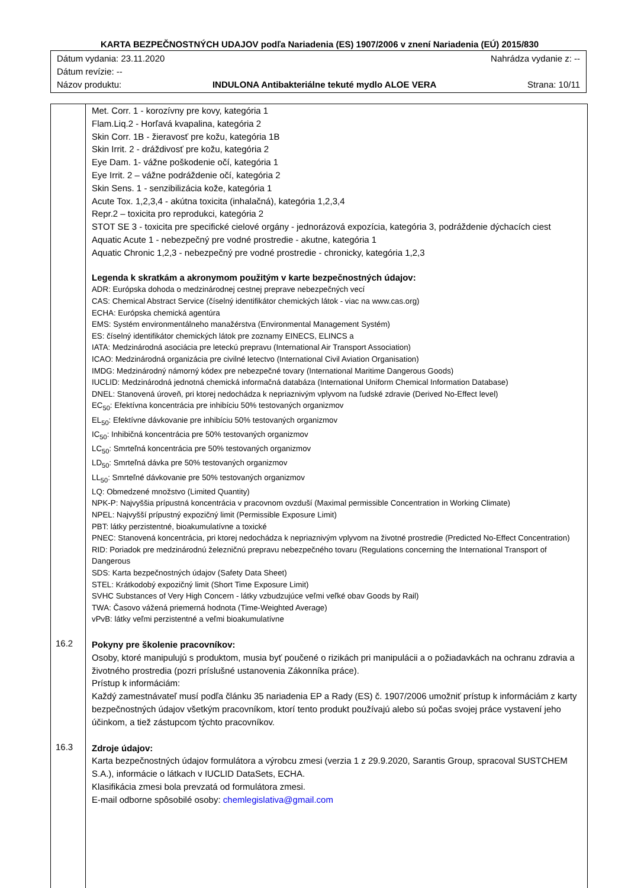KARTA BEZPEČNOSTNÝCH UDAJOV podľa Nariadenia (ES) 1907/2006 v znení Nariadenia (EÚ) 2015/830
Dátum vydania: 23.11.2020 Nahrádza vydanie z: --
Dátum revízie: --
Názov produktu: INDULONA Antibakteriálne tekuté mydlo ALOE VERA Strana: 10/11
| | Met. Corr. 1 - korozívny pre kovy, kategória 1 Flam.Liq.2 - Horľavá kvapalina, kategória 2 Skin Corr. 1B - žieravosť pre kožu, kategória 1B Skin Irrit. 2 - dráždivosť pre kožu, kategória 2 Eye Dam. 1- vážne poškodenie očí, kategória 1 Eye Irrit. 2 – vážne podráždenie očí, kategória 2 Skin Sens. 1 - senzibilizácia kože, kategória 1 Acute Tox. 1,2,3,4 - akútna toxicita (inhalačná), kategória 1,2,3,4 Repr.2 – toxicita pro reprodukci, kategória 2 STOT SE 3 - toxicita pre specifické cielové orgány - jednorázová expozícia, kategória 3, podráždenie dýchacích ciest Aquatic Acute 1 - nebezpečný pre vodné prostredie - akutne, kategória 1 Aquatic Chronic 1,2,3 - nebezpečný pre vodné prostredie - chronicky, kategória 1,2,3 Legenda k skratkám a akronymom použitým v karte bezpečnostných údajov: ADR: Európska dohoda o medzinárodnej cestnej preprave nebezpečných vecí CAS: Chemical Abstract Service (číselný identifikátor chemických látok - viac na www.cas.org) ECHA: Európska chemická agentúra EMS: Systém environmentálneho manažérstva (Environmental Management Systém) ES: číselný identifikátor chemických látok pre zoznamy EINECS, ELINCS a IATA: Medzinárodná asociácia pre leteckú prepravu (International Air Transport Association) ICAO: Medzinárodná organizácia pre civilné letectvo (International Civil Aviation Organisation) IMDG: Medzinárodný námorný kódex pre nebezpečné tovary (International Maritime Dangerous Goods) IUCLID: Medzinárodná jednotná chemická informačná databáza (International Uniform Chemical Information Database) DNEL: Stanovená úroveň, pri ktorej nedochádza k nepriaznivým vplyvom na ľudské zdravie (Derived No-Effect level) EC<sub>50</sub>: Efektívna koncentrácia pre inhibíciu 50% testovaných organizmov EL<sub>50</sub>: Efektívne dávkovanie pre inhibíciu 50% testovaných organizmov IC<sub>50</sub>: Inhibičná koncentrácia pre 50% testovaných organizmov LC<sub>50</sub>: Smrteľná koncentrácia pre 50% testovaných organizmov LD<sub>50</sub>: Smrteľná dávka pre 50% testovaných organizmov LL<sub>50</sub>: Smrteľné dávkovanie pre 50% testovaných organizmov LQ: Obmedzené množstvo (Limited Quantity) NPK-P: Najvyššia prípustná koncentrácia v pracovnom ovzduší (Maximal permissible Concentration in Working Climate) NPEL: Najvyšší prípustný expozičný limit (Permissible Exposure Limit) PBT: látky perzistentné, bioakumulatívne a toxické PNEC: Stanovená koncentrácia, pri ktorej nedochádza k nepriaznivým vplyvom na životné prostredie (Predicted No-Effect Concentration) RID: Poriadok pre medzinárodnú železničnú prepravu nebezpečného tovaru (Regulations concerning the International Transport of Dangerous SDS: Karta bezpečnostných údajov (Safety Data Sheet) STEL: Krátkodobý expozičný limit (Short Time Exposure Limit) SVHC Substances of Very High Concern - látky vzbudzujúce veľmi veľké obav Goods by Rail) TWA: Časovo vážená priemerná hodnota (Time-Weighted Average) vPvB: látky veľmi perzistentné a veľmi bioakumulatívne |
| 16.2 | Pokyny pre školenie pracovníkov: Osoby, ktoré manipulujú s produktom, musia byť poučené o rizikách pri manipulácii a o požiadavkách na ochranu zdravia a životného prostredia (pozri príslušné ustanovenia Zákonníka práce). Prístup k informáciám: Každý zamestnávateľ musí podľa článku 35 nariadenia EP a Rady (ES) č. 1907/2006 umožniť prístup k informáciám z karty bezpečnostných údajov všetkým pracovníkom, ktorí tento produkt používajú alebo sú počas svojej práce vystavení jeho účinkom, a tiež zástupcom týchto pracovníkov. |
| 16.3 | Zdroje údajov: Karta bezpečnostných údajov formulátora a výrobcu zmesi (verzia 1 z 29.9.2020, Sarantis Group, spracoval SUSTCHEM S.A.), informácie o látkach v IUCLID DataSets, ECHA. Klasifikácia zmesi bola prevzatá od formulátora zmesi. E-mail odborne spôsobilé osoby: chemlegislativa@gmail.com |